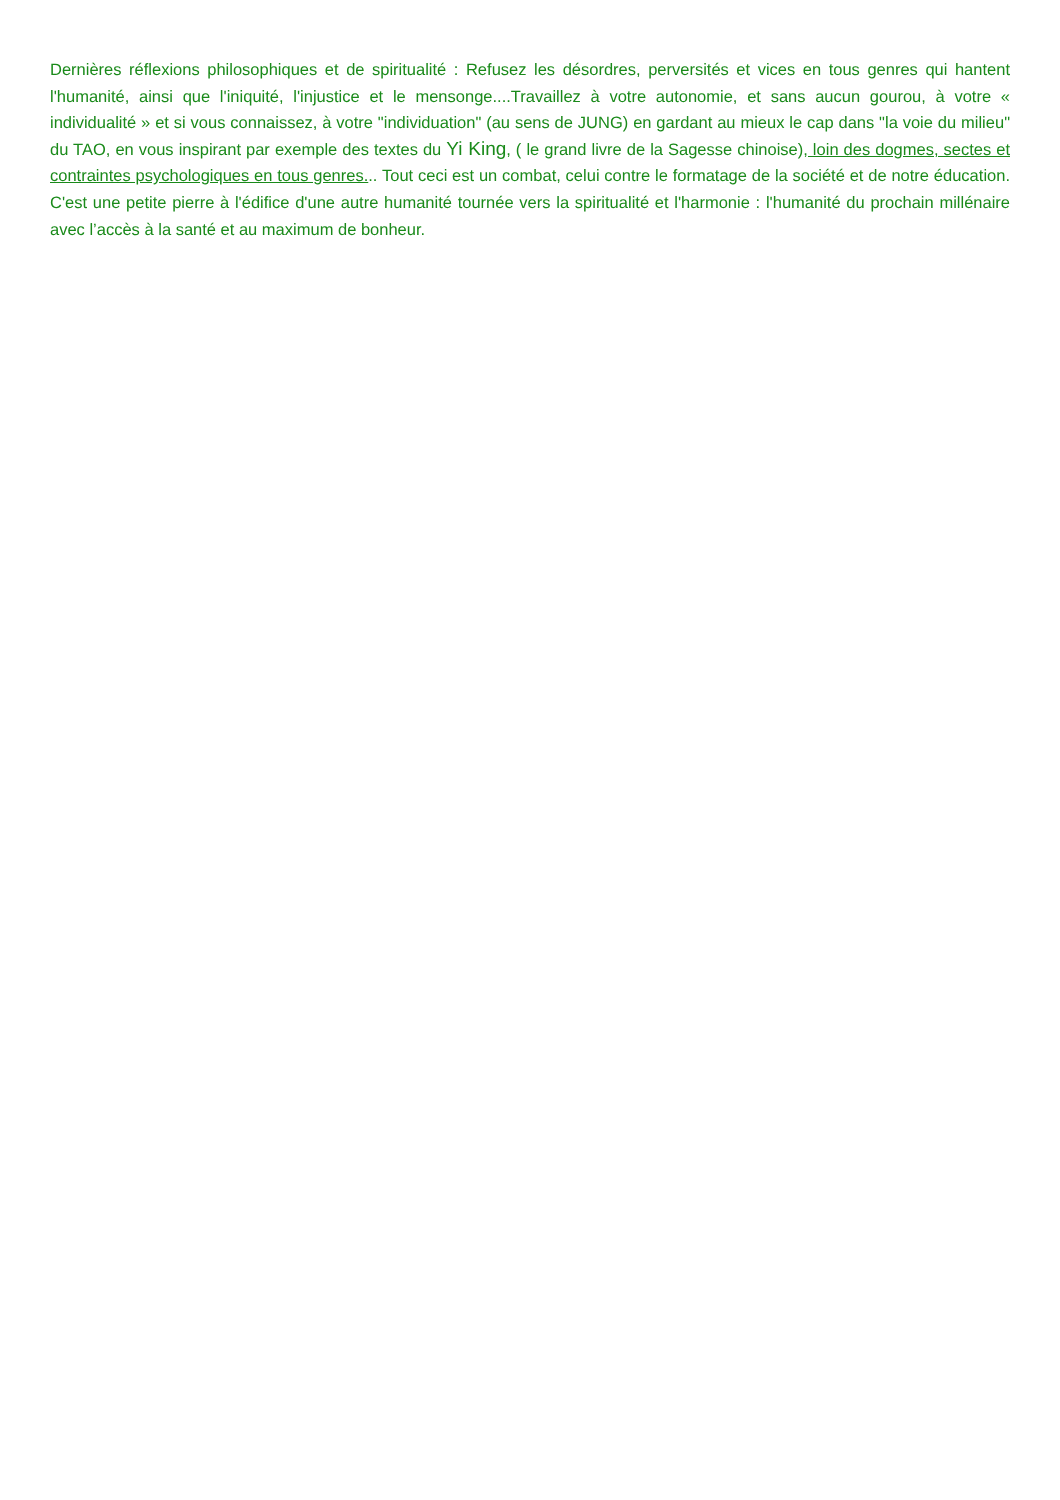Dernières réflexions philosophiques et de spiritualité : Refusez les désordres, perversités et vices en tous genres qui hantent l'humanité, ainsi que l'iniquité, l'injustice et le mensonge....Travaillez à votre autonomie, et sans aucun gourou, à votre « individualité » et si vous connaissez, à votre "individuation" (au sens de JUNG) en gardant au mieux le cap dans "la voie du milieu" du TAO, en vous inspirant par exemple des textes du Yi King, ( le grand livre de la Sagesse chinoise), loin des dogmes, sectes et contraintes psychologiques en tous genres... Tout ceci est un combat, celui contre le formatage de la société et de notre éducation. C'est une petite pierre à l'édifice d'une autre humanité tournée vers la spiritualité et l'harmonie : l'humanité du prochain millénaire avec l’accès à la santé et au maximum de bonheur.